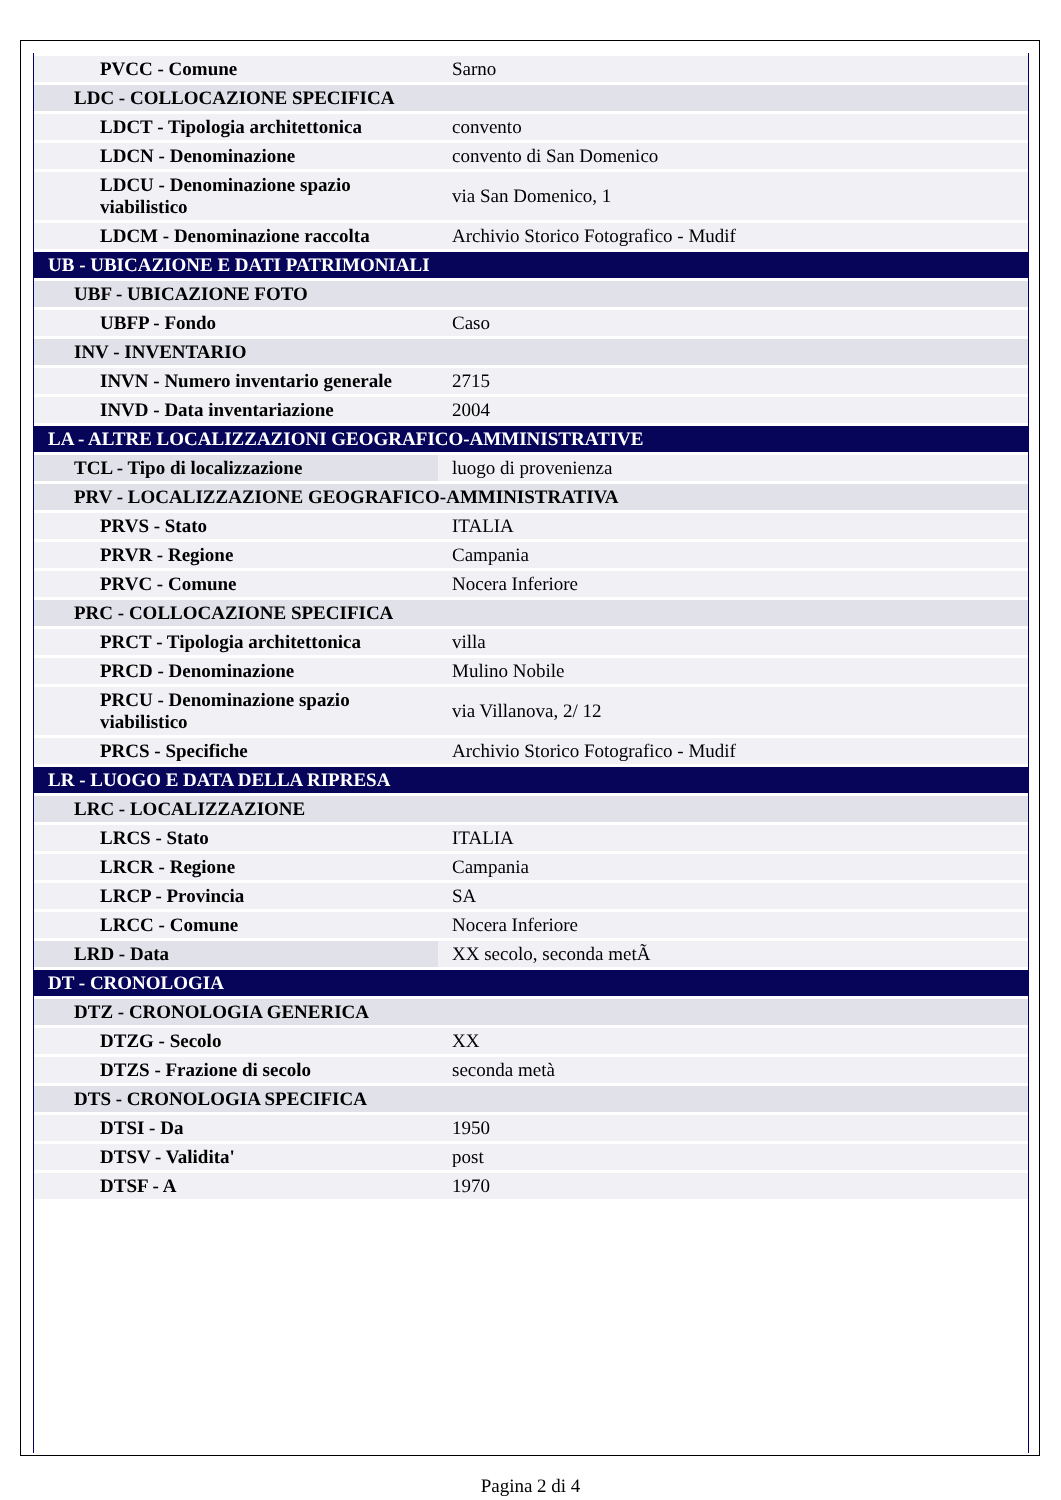| PVCC - Comune | Sarno |
| LDC - COLLOCAZIONE SPECIFICA | |
| LDCT - Tipologia architettonica | convento |
| LDCN - Denominazione | convento di San Domenico |
| LDCU - Denominazione spazio viabilistico | via San Domenico, 1 |
| LDCM - Denominazione raccolta | Archivio Storico Fotografico - Mudif |
| UB - UBICAZIONE E DATI PATRIMONIALI | |
| UBF - UBICAZIONE FOTO | |
| UBFP - Fondo | Caso |
| INV - INVENTARIO | |
| INVN - Numero inventario generale | 2715 |
| INVD - Data inventariazione | 2004 |
| LA - ALTRE LOCALIZZAZIONI GEOGRAFICO-AMMINISTRATIVE | |
| TCL - Tipo di localizzazione | luogo di provenienza |
| PRV - LOCALIZZAZIONE GEOGRAFICO-AMMINISTRATIVA | |
| PRVS - Stato | ITALIA |
| PRVR - Regione | Campania |
| PRVC - Comune | Nocera Inferiore |
| PRC - COLLOCAZIONE SPECIFICA | |
| PRCT - Tipologia architettonica | villa |
| PRCD - Denominazione | Mulino Nobile |
| PRCU - Denominazione spazio viabilistico | via Villanova, 2/ 12 |
| PRCS - Specifiche | Archivio Storico Fotografico - Mudif |
| LR - LUOGO E DATA DELLA RIPRESA | |
| LRC - LOCALIZZAZIONE | |
| LRCS - Stato | ITALIA |
| LRCR - Regione | Campania |
| LRCP - Provincia | SA |
| LRCC - Comune | Nocera Inferiore |
| LRD - Data | XX secolo, seconda metÃ |
| DT - CRONOLOGIA | |
| DTZ - CRONOLOGIA GENERICA | |
| DTZG - Secolo | XX |
| DTZS - Frazione di secolo | seconda metà |
| DTS - CRONOLOGIA SPECIFICA | |
| DTSI - Da | 1950 |
| DTSV - Validita' | post |
| DTSF - A | 1970 |
Pagina 2 di 4